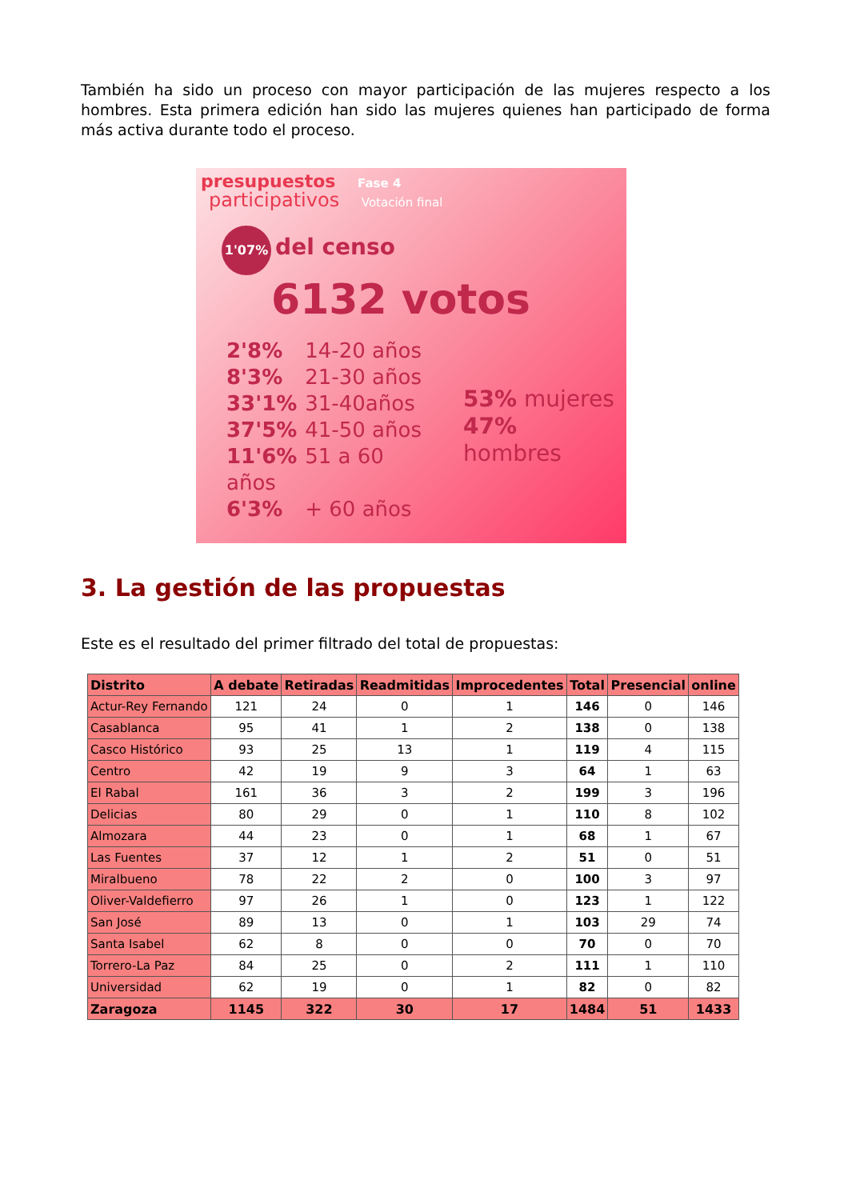También ha sido un proceso con mayor participación de las mujeres respecto a los hombres. Esta primera edición han sido las mujeres quienes han participado de forma más activa durante todo el proceso.
presupuestos Fase 4
participativos Votación final
1'07% del censo
6132 votos
2'8% 14-20 años
8'3% 21-30 años
33'1% 31-40años
37'5% 41-50 años
11'6% 51 a 60 años
6'3% + 60 años
53% mujeres
47% hombres
3. La gestión de las propuestas
Este es el resultado del primer filtrado del total de propuestas:
| Distrito | A debate | Retiradas | Readmitidas | Improcedentes | Total | Presencial | online |
| --- | --- | --- | --- | --- | --- | --- | --- |
| Actur-Rey Fernando | 121 | 24 | 0 | 1 | 146 | 0 | 146 |
| Casablanca | 95 | 41 | 1 | 2 | 138 | 0 | 138 |
| Casco Histórico | 93 | 25 | 13 | 1 | 119 | 4 | 115 |
| Centro | 42 | 19 | 9 | 3 | 64 | 1 | 63 |
| El Rabal | 161 | 36 | 3 | 2 | 199 | 3 | 196 |
| Delicias | 80 | 29 | 0 | 1 | 110 | 8 | 102 |
| Almozara | 44 | 23 | 0 | 1 | 68 | 1 | 67 |
| Las Fuentes | 37 | 12 | 1 | 2 | 51 | 0 | 51 |
| Miralbueno | 78 | 22 | 2 | 0 | 100 | 3 | 97 |
| Oliver-Valdefierro | 97 | 26 | 1 | 0 | 123 | 1 | 122 |
| San José | 89 | 13 | 0 | 1 | 103 | 29 | 74 |
| Santa Isabel | 62 | 8 | 0 | 0 | 70 | 0 | 70 |
| Torrero-La Paz | 84 | 25 | 0 | 2 | 111 | 1 | 110 |
| Universidad | 62 | 19 | 0 | 1 | 82 | 0 | 82 |
| Zaragoza | 1145 | 322 | 30 | 17 | 1484 | 51 | 1433 |